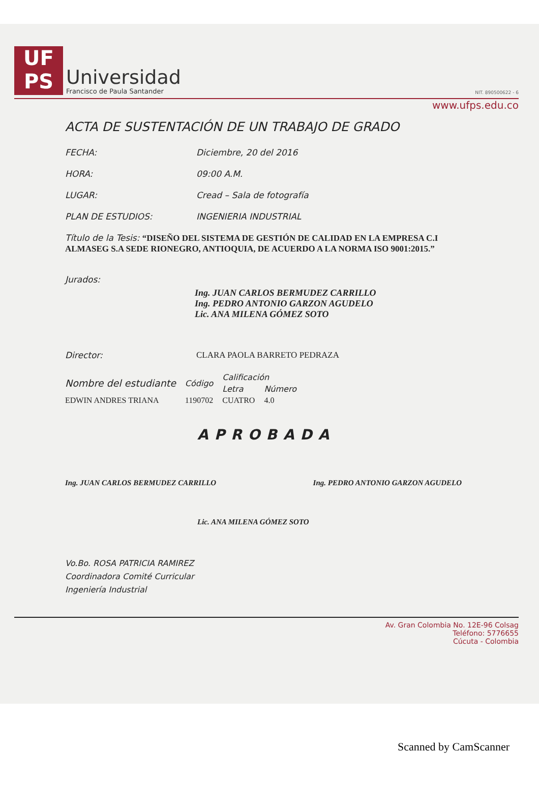UF
PS
Universidad
Francisco de Paula Santander
NIT. 890500622 - 6
www.ufps.edu.co
ACTA DE SUSTENTACIÓN DE UN TRABAJO DE GRADO
FECHA: Diciembre, 20 del 2016
HORA: 09:00 A.M.
LUGAR: Cread – Sala de fotografía
PLAN DE ESTUDIOS: INGENIERIA INDUSTRIAL
Título de la Tesis: “DISEÑO DEL SISTEMA DE GESTIÓN DE CALIDAD EN LA EMPRESA C.I ALMASEG S.A SEDE RIONEGRO, ANTIOQUIA, DE ACUERDO A LA NORMA ISO 9001:2015.”
Jurados:
Ing. JUAN CARLOS BERMUDEZ CARRILLO
Ing. PEDRO ANTONIO GARZON AGUDELO
Lic. ANA MILENA GÓMEZ SOTO
Director: CLARA PAOLA BARRETO PEDRAZA
| Nombre del estudiante | Código | Calificación | |
| --- | --- | --- | --- |
| | | Letra | Número |
| EDWIN ANDRES TRIANA | 1190702 | CUATRO | 4.0 |
APROBADA
Ing. JUAN CARLOS BERMUDEZ CARRILLO Ing. PEDRO ANTONIO GARZON AGUDELO
Lic. ANA MILENA GÓMEZ SOTO
Vo.Bo. ROSA PATRICIA RAMIREZ
Coordinadora Comité Curricular
Ingeniería Industrial
Av. Gran Colombia No. 12E-96 Colsag
Teléfono: 5776655
Cúcuta - Colombia
Scanned by CamScanner